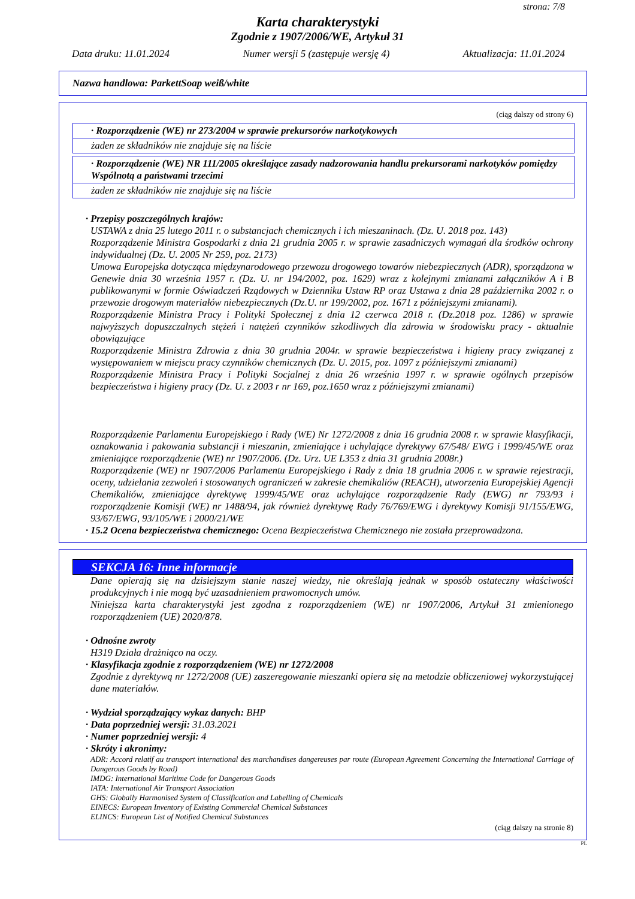strona: 7/8
Karta charakterystyki
Zgodnie z 1907/2006/WE, Artykuł 31
Data druku: 11.01.2024 Numer wersji 5 (zastępuje wersję 4) Aktualizacja: 11.01.2024
Nazwa handlowa: ParkettSoap weiß/white
(ciąg dalszy od strony 6)
· Rozporządzenie (WE) nr 273/2004 w sprawie prekursorów narkotykowych
żaden ze składników nie znajduje się na liście
· Rozporządzenie (WE) NR 111/2005 określające zasady nadzorowania handlu prekursorami narkotyków pomiędzy Wspólnotą a państwami trzecimi
żaden ze składników nie znajduje się na liście
· Przepisy poszczególnych krajów:
USTAWA z dnia 25 lutego 2011 r. o substancjach chemicznych i ich mieszaninach. (Dz. U. 2018 poz. 143)
Rozporządzenie Ministra Gospodarki z dnia 21 grudnia 2005 r. w sprawie zasadniczych wymagań dla środków ochrony indywidualnej (Dz. U. 2005 Nr 259, poz. 2173)
Umowa Europejska dotycząca międzynarodowego przewozu drogowego towarów niebezpiecznych (ADR), sporządzona w Genewie dnia 30 września 1957 r. (Dz. U. nr 194/2002, poz. 1629) wraz z kolejnymi zmianami załączników A i B publikowanymi w formie Oświadczeń Rządowych w Dzienniku Ustaw RP oraz Ustawa z dnia 28 października 2002 r. o przewozie drogowym materiałów niebezpiecznych (Dz.U. nr 199/2002, poz. 1671 z późniejszymi zmianami).
Rozporządzenie Ministra Pracy i Polityki Społecznej z dnia 12 czerwca 2018 r. (Dz.2018 poz. 1286) w sprawie najwyższych dopuszczalnych stężeń i natężeń czynników szkodliwych dla zdrowia w środowisku pracy - aktualnie obowiązujące
Rozporządzenie Ministra Zdrowia z dnia 30 grudnia 2004r. w sprawie bezpieczeństwa i higieny pracy związanej z występowaniem w miejscu pracy czynników chemicznych (Dz. U. 2015, poz. 1097 z późniejszymi zmianami)
Rozporządzenie Ministra Pracy i Polityki Socjalnej z dnia 26 września 1997 r. w sprawie ogólnych przepisów bezpieczeństwa i higieny pracy (Dz. U. z 2003 r nr 169, poz.1650 wraz z późniejszymi zmianami)
Rozporządzenie Parlamentu Europejskiego i Rady (WE) Nr 1272/2008 z dnia 16 grudnia 2008 r. w sprawie klasyfikacji, oznakowania i pakowania substancji i mieszanin, zmieniające i uchylające dyrektywy 67/548/ EWG i 1999/45/WE oraz zmieniające rozporządzenie (WE) nr 1907/2006. (Dz. Urz. UE L353 z dnia 31 grudnia 2008r.)
Rozporządzenie (WE) nr 1907/2006 Parlamentu Europejskiego i Rady z dnia 18 grudnia 2006 r. w sprawie rejestracji, oceny, udzielania zezwoleń i stosowanych ograniczeń w zakresie chemikaliów (REACH), utworzenia Europejskiej Agencji Chemikaliów, zmieniające dyrektywę 1999/45/WE oraz uchylające rozporządzenie Rady (EWG) nr 793/93 i rozporządzenie Komisji (WE) nr 1488/94, jak również dyrektywę Rady 76/769/EWG i dyrektywy Komisji 91/155/EWG, 93/67/EWG, 93/105/WE i 2000/21/WE
· 15.2 Ocena bezpieczeństwa chemicznego: Ocena Bezpieczeństwa Chemicznego nie została przeprowadzona.
SEKCJA 16: Inne informacje
Dane opierają się na dzisiejszym stanie naszej wiedzy, nie określają jednak w sposób ostateczny właściwości produkcyjnych i nie mogą być uzasadnieniem prawomocnych umów.
Niniejsza karta charakterystyki jest zgodna z rozporządzeniem (WE) nr 1907/2006, Artykuł 31 zmienionego rozporządzeniem (UE) 2020/878.
· Odnośne zwroty
H319 Działa drażniąco na oczy.
· Klasyfikacja zgodnie z rozporządzeniem (WE) nr 1272/2008
Zgodnie z dyrektywą nr 1272/2008 (UE) zaszeregowanie mieszanki opiera się na metodzie obliczeniowej wykorzystującej dane materiałów.
· Wydział sporządzający wykaz danych: BHP
· Data poprzedniej wersji: 31.03.2021
· Numer poprzedniej wersji: 4
· Skróty i akronimy:
ADR: Accord relatif au transport international des marchandises dangereuses par route (European Agreement Concerning the International Carriage of Dangerous Goods by Road)
IMDG: International Maritime Code for Dangerous Goods
IATA: International Air Transport Association
GHS: Globally Harmonised System of Classification and Labelling of Chemicals
EINECS: European Inventory of Existing Commercial Chemical Substances
ELINCS: European List of Notified Chemical Substances
(ciąg dalszy na stronie 8)
PL